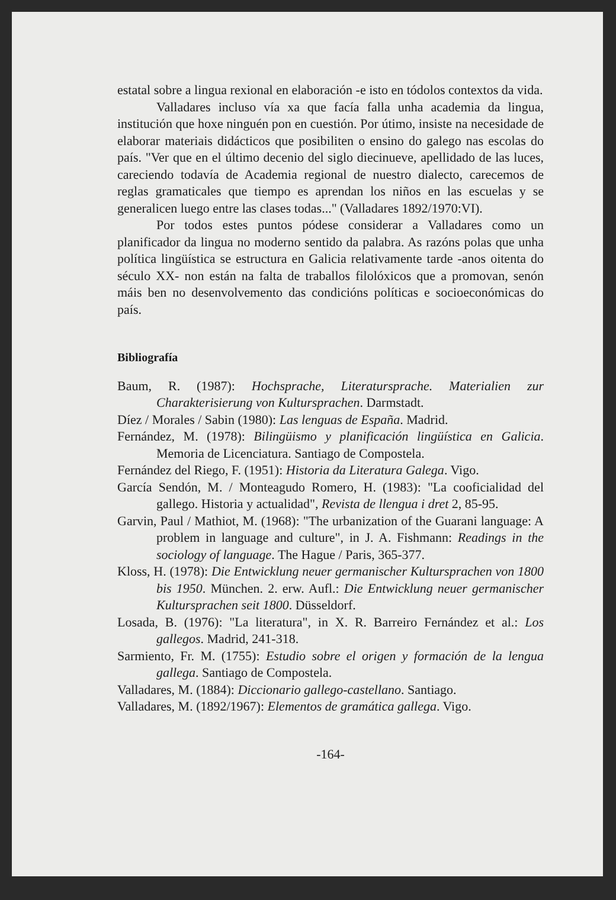estatal sobre a lingua rexional en elaboración -e isto en tódolos contextos da vida.
Valladares incluso vía xa que facía falla unha academia da lingua, institución que hoxe ninguén pon en cuestión. Por útimo, insiste na necesidade de elaborar materiais didácticos que posibiliten o ensino do galego nas escolas do país. "Ver que en el último decenio del siglo diecinueve, apellidado de las luces, careciendo todavía de Academia regional de nuestro dialecto, carecemos de reglas gramaticales que tiempo es aprendan los niños en las escuelas y se generalicen luego entre las clases todas..." (Valladares 1892/1970:VI).
Por todos estes puntos pódese considerar a Valladares como un planificador da lingua no moderno sentido da palabra. As razóns polas que unha política lingüística se estructura en Galicia relativamente tarde -anos oitenta do século XX- non están na falta de traballos filolóxicos que a promovan, senón máis ben no desenvolvemento das condicións políticas e socioeconómicas do país.
Bibliografía
Baum, R. (1987): Hochsprache, Literatursprache. Materialien zur Charakterisierung von Kultursprachen. Darmstadt.
Díez / Morales / Sabin (1980): Las lenguas de España. Madrid.
Fernández, M. (1978): Bilingüismo y planificación lingüística en Galicia. Memoria de Licenciatura. Santiago de Compostela.
Fernández del Riego, F. (1951): Historia da Literatura Galega. Vigo.
García Sendón, M. / Monteagudo Romero, H. (1983): "La cooficialidad del gallego. Historia y actualidad", Revista de llengua i dret 2, 85-95.
Garvin, Paul / Mathiot, M. (1968): "The urbanization of the Guarani language: A problem in language and culture", in J. A. Fishmann: Readings in the sociology of language. The Hague / Paris, 365-377.
Kloss, H. (1978): Die Entwicklung neuer germanischer Kultursprachen von 1800 bis 1950. München. 2. erw. Aufl.: Die Entwicklung neuer germanischer Kultursprachen seit 1800. Düsseldorf.
Losada, B. (1976): "La literatura", in X. R. Barreiro Fernández et al.: Los gallegos. Madrid, 241-318.
Sarmiento, Fr. M. (1755): Estudio sobre el origen y formación de la lengua gallega. Santiago de Compostela.
Valladares, M. (1884): Diccionario gallego-castellano. Santiago.
Valladares, M. (1892/1967): Elementos de gramática gallega. Vigo.
-164-